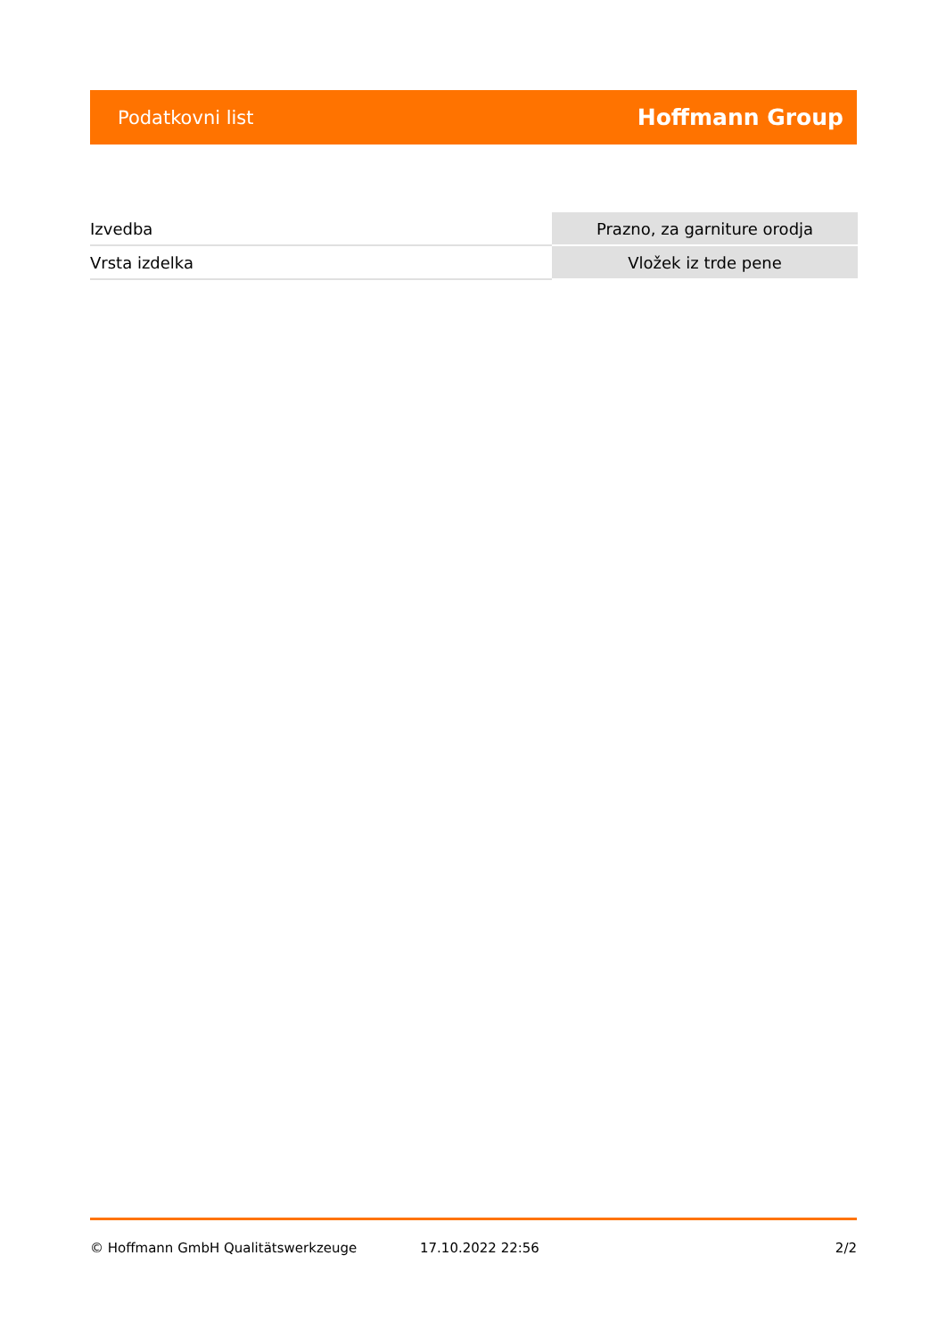Podatkovni list Hoffmann Group
| Izvedba | Prazno, za garniture orodja |
| Vrsta izdelka | Vložek iz trde pene |
© Hoffmann GmbH Qualitätswerkzeuge 17.10.2022 22:56 2/2